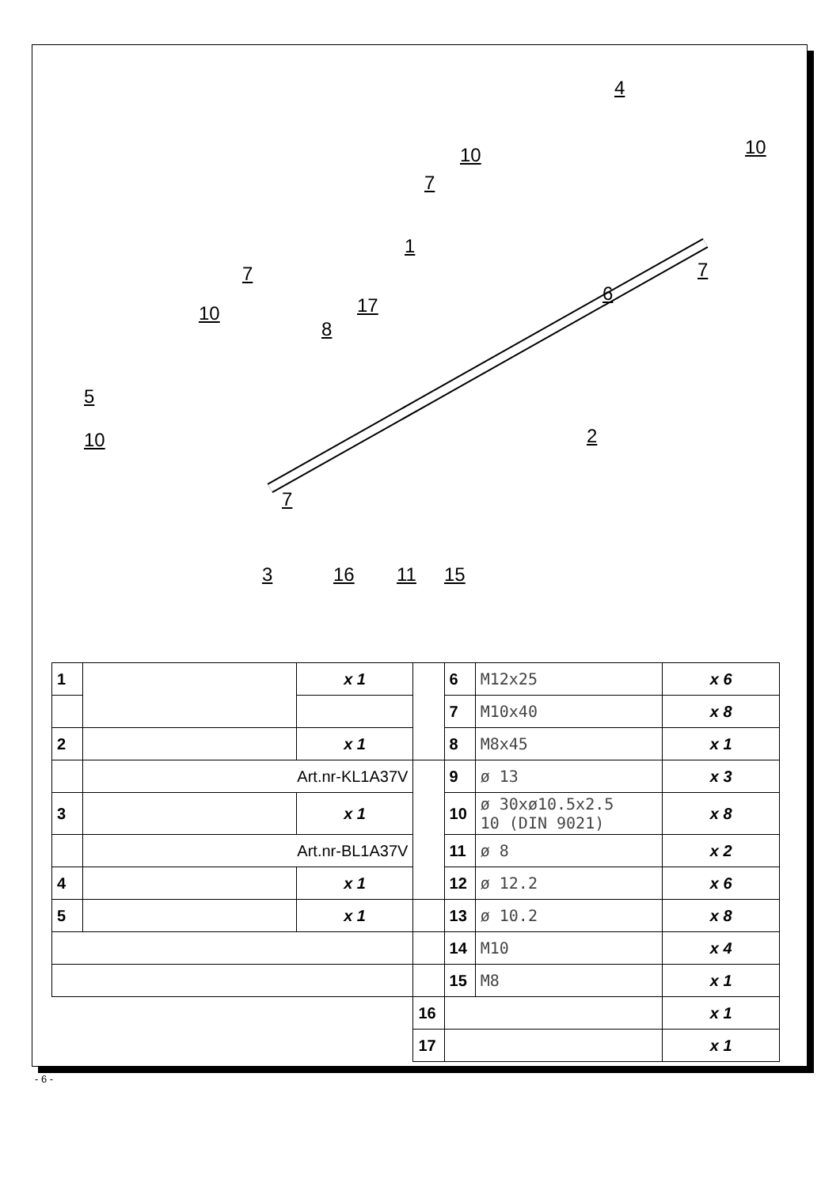4
10 10
7
1
7 7
6
10 17
8
5
10 2
7
3 16 11 15
| 1 | | x 1 | | 6 | M12x25 | x 6 |
| | | | | 7 | M10x40 | x 8 |
| 2 | | x 1 | | 8 | M8x45 | x 1 |
| | Art.nr-KL1A37V | | | 9 | ø 13 | x 3 |
| 3 | | x 1 | | 10 | ø 30xø10.5x2.5 10 (DIN 9021) | x 8 |
| | Art.nr-BL1A37V | | | 11 | ø 8 | x 2 |
| 4 | | x 1 | | 12 | ø 12.2 | x 6 |
| 5 | | x 1 | | 13 | ø 10.2 | x 8 |
| | | | | 14 | M10 | x 4 |
| | | | | 15 | M8 | x 1 |
| | | | 16 | | | x 1 |
| | | | 17 | | | x 1 |
- 6 -